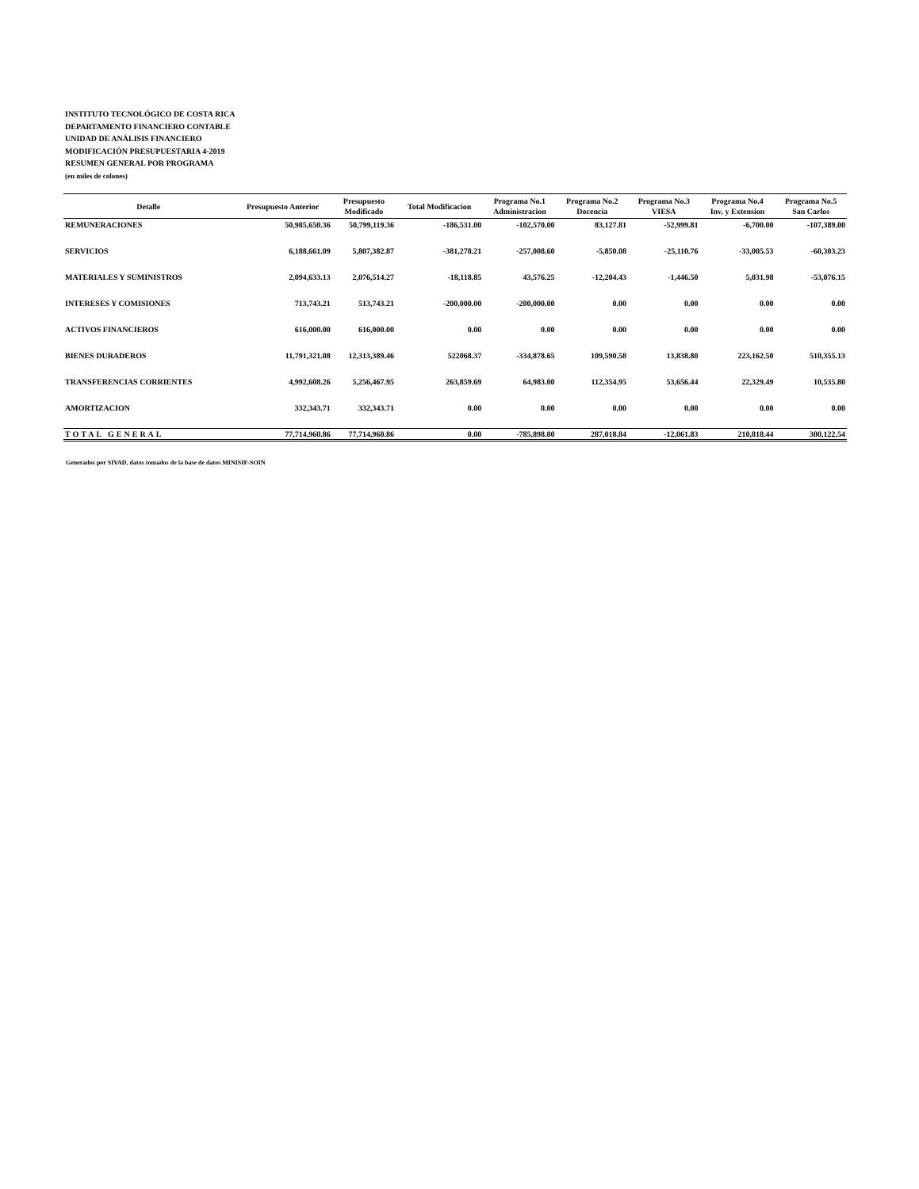INSTITUTO TECNOLÓGICO DE COSTA RICA
DEPARTAMENTO FINANCIERO CONTABLE
UNIDAD DE ANÁLISIS FINANCIERO
MODIFICACIÓN PRESUPUESTARIA 4-2019
RESUMEN GENERAL POR PROGRAMA
(en miles de colones)
| Detalle | Presupuesto Anterior | Presupuesto Modificado | Total Modificacion | Programa No.1 Administracion | Programa No.2 Docencia | Programa No.3 VIESA | Programa No.4 Inv. y Extension | Programa No.5 San Carlos |
| --- | --- | --- | --- | --- | --- | --- | --- | --- |
| REMUNERACIONES | 50,985,650.36 | 50,799,119.36 | -186,531.00 | -102,570.00 | 83,127.81 | -52,999.81 | -6,700.00 | -107,389.00 |
| SERVICIOS | 6,188,661.09 | 5,807,382.87 | -381,278.21 | -257,008.60 | -5,850.08 | -25,110.76 | -33,005.53 | -60,303.23 |
| MATERIALES Y SUMINISTROS | 2,094,633.13 | 2,076,514.27 | -18,118.85 | 43,576.25 | -12,204.43 | -1,446.50 | 5,031.98 | -53,076.15 |
| INTERESES Y COMISIONES | 713,743.21 | 513,743.21 | -200,000.00 | -200,000.00 | 0.00 | 0.00 | 0.00 | 0.00 |
| ACTIVOS FINANCIEROS | 616,000.00 | 616,000.00 | 0.00 | 0.00 | 0.00 | 0.00 | 0.00 | 0.00 |
| BIENES DURADEROS | 11,791,321.08 | 12,313,389.46 | 522068.37 | -334,878.65 | 109,590.58 | 13,838.80 | 223,162.50 | 510,355.13 |
| TRANSFERENCIAS CORRIENTES | 4,992,608.26 | 5,256,467.95 | 263,859.69 | 64,983.00 | 112,354.95 | 53,656.44 | 22,329.49 | 10,535.80 |
| AMORTIZACION | 332,343.71 | 332,343.71 | 0.00 | 0.00 | 0.00 | 0.00 | 0.00 | 0.00 |
| TOTAL GENERAL | 77,714,960.86 | 77,714,960.86 | 0.00 | -785,898.00 | 287,018.84 | -12,061.83 | 210,818.44 | 300,122.54 |
Generados por SIVAD, datos tomados de la base de datos MINISIF-SOIN